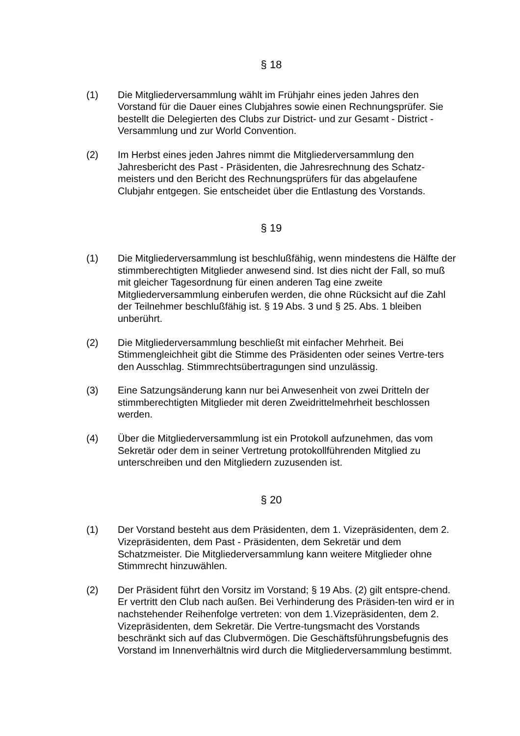§ 18
(1) Die Mitgliederversammlung wählt im Frühjahr eines jeden Jahres den Vorstand für die Dauer eines Clubjahres sowie einen Rechnungsprüfer. Sie bestellt die Delegierten des Clubs zur District- und zur Gesamt - District - Versammlung und zur World Convention.
(2) Im Herbst eines jeden Jahres nimmt die Mitgliederversammlung den Jahresbericht des Past - Präsidenten, die Jahresrechnung des Schatz-meisters und den Bericht des Rechnungsprüfers für das abgelaufene Clubjahr entgegen. Sie entscheidet über die Entlastung des Vorstands.
§ 19
(1) Die Mitgliederversammlung ist beschlußfähig, wenn mindestens die Hälfte der stimmberechtigten Mitglieder anwesend sind. Ist dies nicht der Fall, so muß mit gleicher Tagesordnung für einen anderen Tag eine zweite Mitgliederversammlung einberufen werden, die ohne Rücksicht auf die Zahl der Teilnehmer beschlußfähig ist. § 19 Abs. 3 und § 25. Abs. 1 bleiben unberührt.
(2) Die Mitgliederversammlung beschließt mit einfacher Mehrheit. Bei Stimmengleichheit gibt die Stimme des Präsidenten oder seines Vertre-ters den Ausschlag. Stimmrechtsübertragungen sind unzulässig.
(3) Eine Satzungsänderung kann nur bei Anwesenheit von zwei Dritteln der stimmberechtigten Mitglieder mit deren Zweidrittelmehrheit beschlossen werden.
(4) Über die Mitgliederversammlung ist ein Protokoll aufzunehmen, das vom Sekretär oder dem in seiner Vertretung protokollführenden Mitglied zu unterschreiben und den Mitgliedern zuzusenden ist.
§ 20
(1) Der Vorstand besteht aus dem Präsidenten, dem 1. Vizepräsidenten, dem 2. Vizepräsidenten, dem Past - Präsidenten, dem Sekretär und dem Schatzmeister. Die Mitgliederversammlung kann weitere Mitglieder ohne Stimmrecht hinzuwählen.
(2) Der Präsident führt den Vorsitz im Vorstand; § 19 Abs. (2) gilt entspre-chend. Er vertritt den Club nach außen. Bei Verhinderung des Präsiden-ten wird er in nachstehender Reihenfolge vertreten: von dem 1.Vizepräsidenten, dem 2. Vizepräsidenten, dem Sekretär. Die Vertre-tungsmacht des Vorstands beschränkt sich auf das Clubvermögen. Die Geschäftsführungsbefugnis des Vorstand im Innenverhältnis wird durch die Mitgliederversammlung bestimmt.